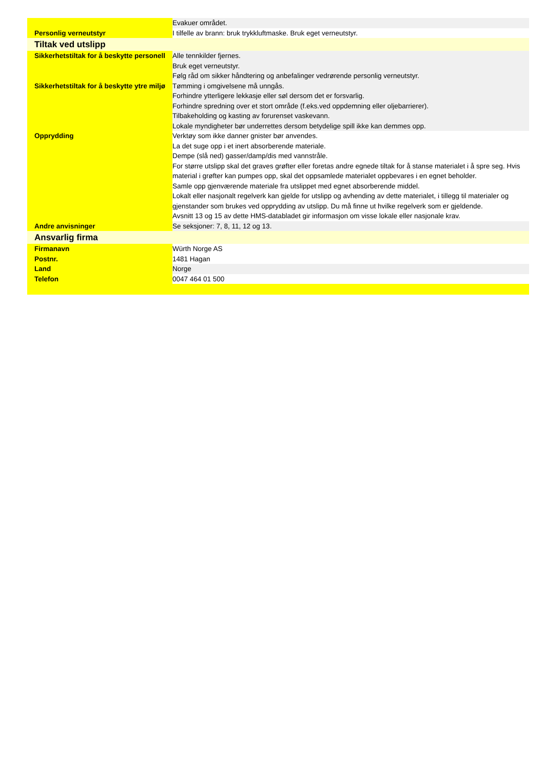| | Evakuer området. |
| Personlig verneutstyr | I tilfelle av brann: bruk trykkluftmaske. Bruk eget verneutstyr. |
| Tiltak ved utslipp | |
| Sikkerhetstiltak for å beskytte personell | Alle tennkilder fjernes. Bruk eget verneutstyr. Følg råd om sikker håndtering og anbefalinger vedrørende personlig verneutstyr. |
| Sikkerhetstiltak for å beskytte ytre miljø | Tømming i omgivelsene må unngås. Forhindre ytterligere lekkasje eller søl dersom det er forsvarlig. Forhindre spredning over et stort område (f.eks.ved oppdemning eller oljebarrierer). Tilbakeholding og kasting av forurenset vaskevann. Lokale myndigheter bør underrettes dersom betydelige spill ikke kan demmes opp. |
| Opprydding | Verktøy som ikke danner gnister bør anvendes. La det suge opp i et inert absorberende materiale. Dempe (slå ned) gasser/damp/dis med vannstråle. For større utslipp skal det graves grøfter eller foretas andre egnede tiltak for å stanse materialet i å spre seg. Hvis material i grøfter kan pumpes opp, skal det oppsamlede materialet oppbevares i en egnet beholder. Samle opp gjenværende materiale fra utslippet med egnet absorberende middel. Lokalt eller nasjonalt regelverk kan gjelde for utslipp og avhending av dette materialet, i tillegg til materialer og gjenstander som brukes ved opprydding av utslipp. Du må finne ut hvilke regelverk som er gjeldende. Avsnitt 13 og 15 av dette HMS-databladet gir informasjon om visse lokale eller nasjonale krav. |
| Andre anvisninger | Se seksjoner: 7, 8, 11, 12 og 13. |
| Ansvarlig firma | |
| Firmanavn | Würth Norge AS |
| Postnr. | 1481 Hagan |
| Land | Norge |
| Telefon | 0047 464 01 500 |